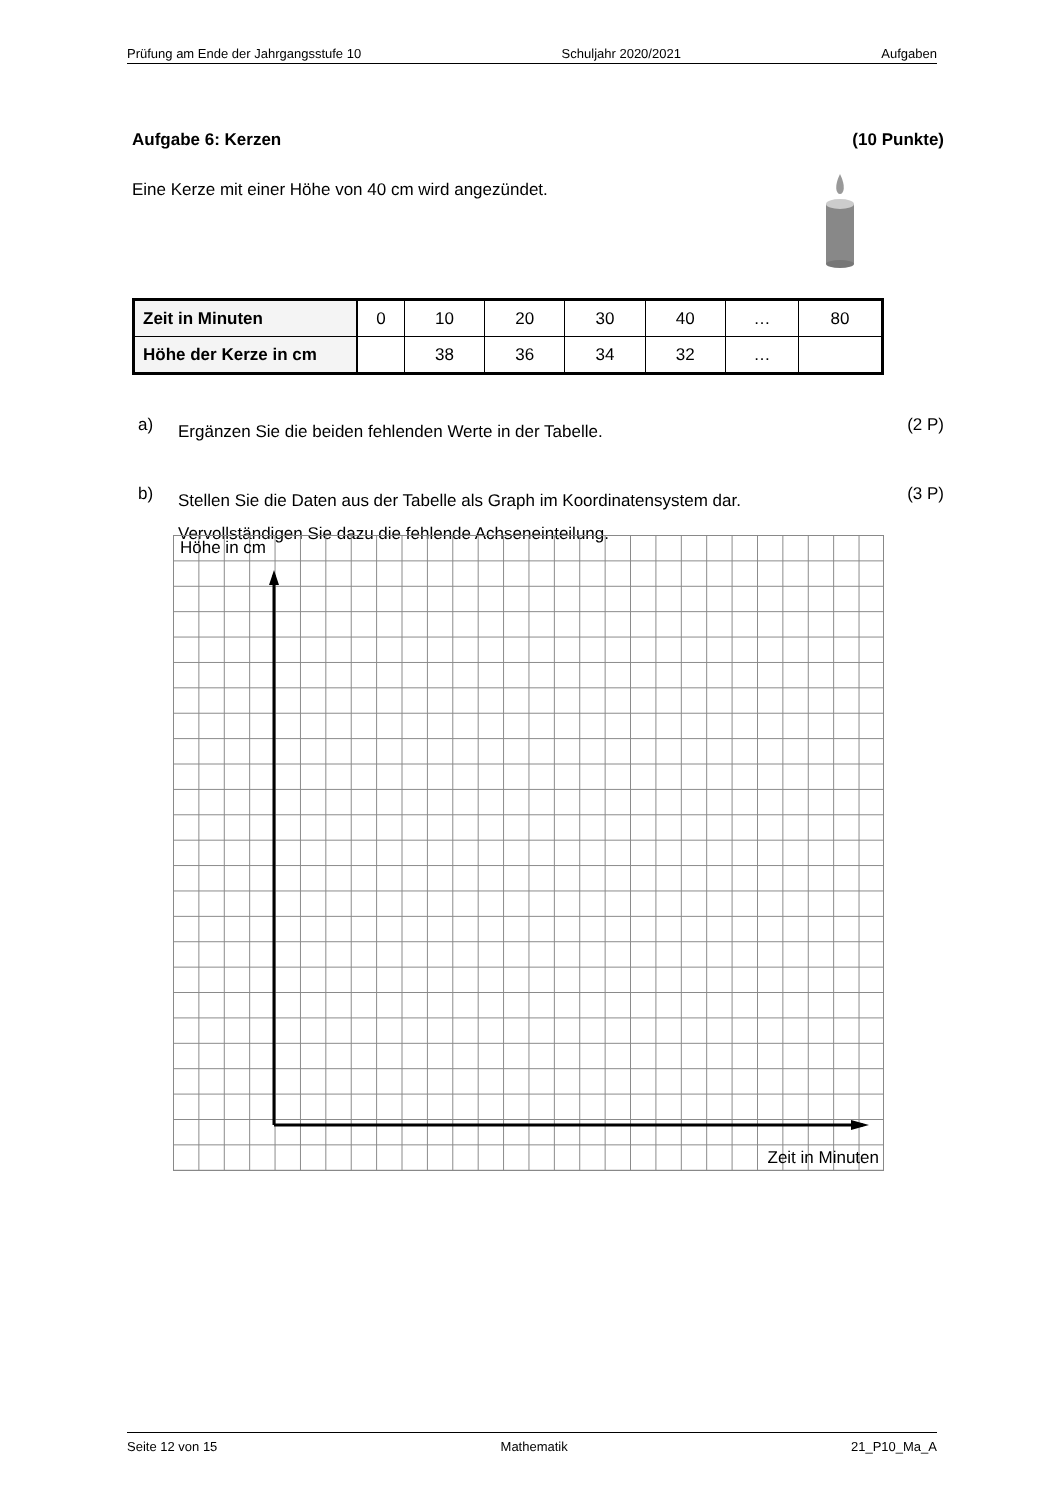Prüfung am Ende der Jahrgangsstufe 10 Schuljahr 2020/2021 Aufgaben
Aufgabe 6: Kerzen (10 Punkte)
Eine Kerze mit einer Höhe von 40 cm wird angezündet.
| Zeit in Minuten | 0 | 10 | 20 | 30 | 40 | … | 80 |
| Höhe der Kerze in cm | | 38 | 36 | 34 | 32 | … | |
a)
Ergänzen Sie die beiden fehlenden Werte in der Tabelle.
(2 P)
b)
Stellen Sie die Daten aus der Tabelle als Graph im Koordinatensystem dar.
Vervollständigen Sie dazu die fehlende Achseneinteilung.
(3 P)
Höhe in cm
Zeit in Minuten
Seite 12 von 15 Mathematik 21_P10_Ma_A